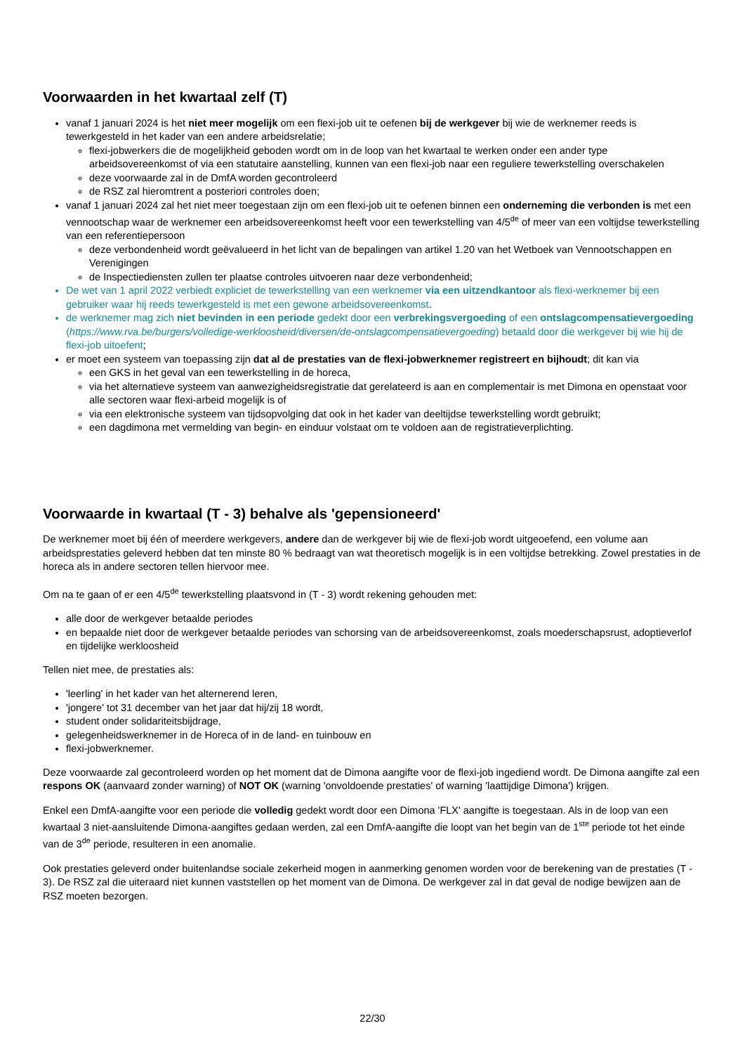Voorwaarden in het kwartaal zelf (T)
vanaf 1 januari 2024 is het niet meer mogelijk om een flexi-job uit te oefenen bij de werkgever bij wie de werknemer reeds is tewerkgesteld in het kader van een andere arbeidsrelatie;
flexi-jobwerkers die de mogelijkheid geboden wordt om in de loop van het kwartaal te werken onder een ander type arbeidsovereenkomst of via een statutaire aanstelling, kunnen van een flexi-job naar een reguliere tewerkstelling overschakelen
deze voorwaarde zal in de DmfA worden gecontroleerd
de RSZ zal hieromtrent a posteriori controles doen;
vanaf 1 januari 2024 zal het niet meer toegestaan zijn om een flexi-job uit te oefenen binnen een onderneming die verbonden is met een vennootschap waar de werknemer een arbeidsovereenkomst heeft voor een tewerkstelling van 4/5<sup>de</sup> of meer van een voltijdse tewerkstelling van een referentiepersoon
deze verbondenheid wordt geëvalueerd in het licht van de bepalingen van artikel 1.20 van het Wetboek van Vennootschappen en Verenigingen
de Inspectiediensten zullen ter plaatse controles uitvoeren naar deze verbondenheid;
De wet van 1 april 2022 verbiedt expliciet de tewerkstelling van een werknemer via een uitzendkantoor als flexi-werknemer bij een gebruiker waar hij reeds tewerkgesteld is met een gewone arbeidsovereenkomst.
de werknemer mag zich niet bevinden in een periode gedekt door een verbrekingsvergoeding of een ontslagcompensatievergoeding (https://www.rva.be/burgers/volledige-werkloosheid/diversen/de-ontslagcompensatievergoeding) betaald door die werkgever bij wie hij de flexi-job uitoefent;
er moet een systeem van toepassing zijn dat al de prestaties van de flexi-jobwerknemer registreert en bijhoudt; dit kan via
een GKS in het geval van een tewerkstelling in de horeca,
via het alternatieve systeem van aanwezigheidsregistratie dat gerelateerd is aan en complementair is met Dimona en openstaat voor alle sectoren waar flexi-arbeid mogelijk is of
via een elektronische systeem van tijdsopvolging dat ook in het kader van deeltijdse tewerkstelling wordt gebruikt;
een dagdimona met vermelding van begin- en einduur volstaat om te voldoen aan de registratieverplichting.
Voorwaarde in kwartaal (T - 3) behalve als 'gepensioneerd'
De werknemer moet bij één of meerdere werkgevers, andere dan de werkgever bij wie de flexi-job wordt uitgeoefend, een volume aan arbeidsprestaties geleverd hebben dat ten minste 80 % bedraagt van wat theoretisch mogelijk is in een voltijdse betrekking. Zowel prestaties in de horeca als in andere sectoren tellen hiervoor mee.
Om na te gaan of er een 4/5<sup>de</sup> tewerkstelling plaatsvond in (T - 3) wordt rekening gehouden met:
alle door de werkgever betaalde periodes
en bepaalde niet door de werkgever betaalde periodes van schorsing van de arbeidsovereenkomst, zoals moederschapsrust, adoptieverlof en tijdelijke werkloosheid
Tellen niet mee, de prestaties als:
'leerling' in het kader van het alternerend leren,
'jongere' tot 31 december van het jaar dat hij/zij 18 wordt,
student onder solidariteitsbijdrage,
gelegenheidswerknemer in de Horeca of in de land- en tuinbouw en
flexi-jobwerknemer.
Deze voorwaarde zal gecontroleerd worden op het moment dat de Dimona aangifte voor de flexi-job ingediend wordt. De Dimona aangifte zal een respons OK (aanvaard zonder warning) of NOT OK (warning 'onvoldoende prestaties' of warning 'laattijdige Dimona') krijgen.
Enkel een DmfA-aangifte voor een periode die volledig gedekt wordt door een Dimona 'FLX' aangifte is toegestaan. Als in de loop van een kwartaal 3 niet-aansluitende Dimona-aangiftes gedaan werden, zal een DmfA-aangifte die loopt van het begin van de 1<sup>ste</sup> periode tot het einde van de 3<sup>de</sup> periode, resulteren in een anomalie.
Ook prestaties geleverd onder buitenlandse sociale zekerheid mogen in aanmerking genomen worden voor de berekening van de prestaties (T - 3). De RSZ zal die uiteraard niet kunnen vaststellen op het moment van de Dimona. De werkgever zal in dat geval de nodige bewijzen aan de RSZ moeten bezorgen.
22/30